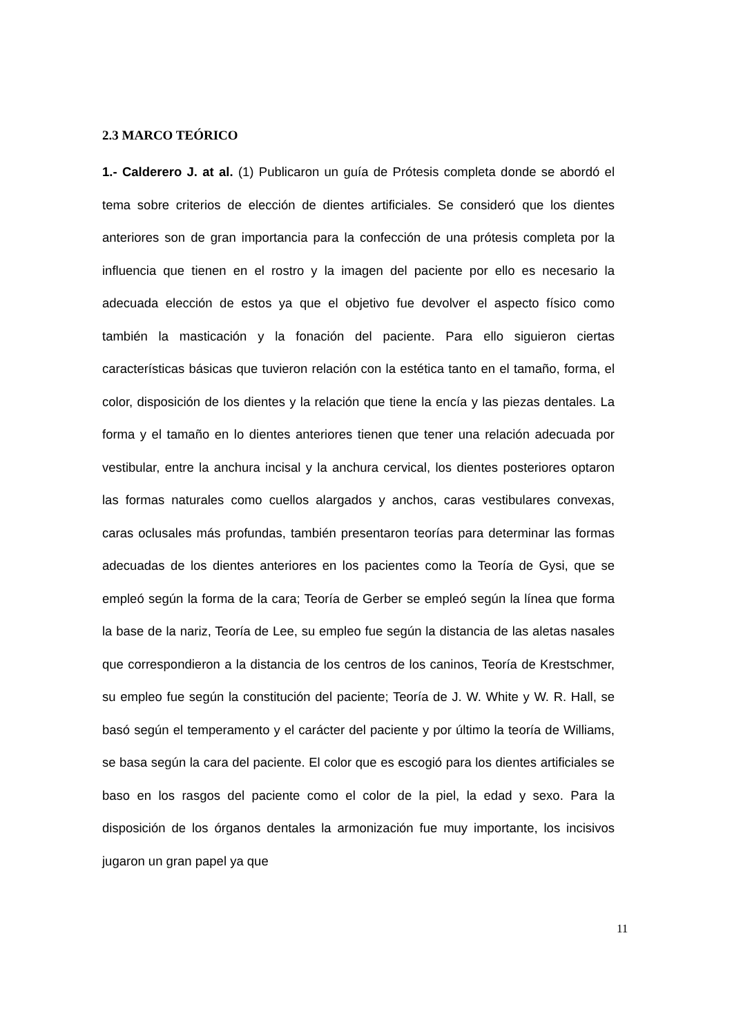2.3 MARCO TEÓRICO
1.- Calderero J. at al. (1) Publicaron un guía de Prótesis completa donde se abordó el tema sobre criterios de elección de dientes artificiales. Se consideró que los dientes anteriores son de gran importancia para la confección de una prótesis completa por la influencia que tienen en el rostro y la imagen del paciente por ello es necesario la adecuada elección de estos ya que el objetivo fue devolver el aspecto físico como también la masticación y la fonación del paciente. Para ello siguieron ciertas características básicas que tuvieron relación con la estética tanto en el tamaño, forma, el color, disposición de los dientes y la relación que tiene la encía y las piezas dentales. La forma y el tamaño en lo dientes anteriores tienen que tener una relación adecuada por vestibular, entre la anchura incisal y la anchura cervical, los dientes posteriores optaron las formas naturales como cuellos alargados y anchos, caras vestibulares convexas, caras oclusales más profundas, también presentaron teorías para determinar las formas adecuadas de los dientes anteriores en los pacientes como la Teoría de Gysi, que se empleó según la forma de la cara; Teoría de Gerber se empleó según la línea que forma la base de la nariz, Teoría de Lee, su empleo fue según la distancia de las aletas nasales que correspondieron a la distancia de los centros de los caninos, Teoría de Krestschmer, su empleo fue según la constitución del paciente; Teoría de J. W. White y W. R. Hall, se basó según el temperamento y el carácter del paciente y por último la teoría de Williams, se basa según la cara del paciente. El color que es escogió para los dientes artificiales se baso en los rasgos del paciente como el color de la piel, la edad y sexo. Para la disposición de los órganos dentales la armonización fue muy importante, los incisivos jugaron un gran papel ya que
11